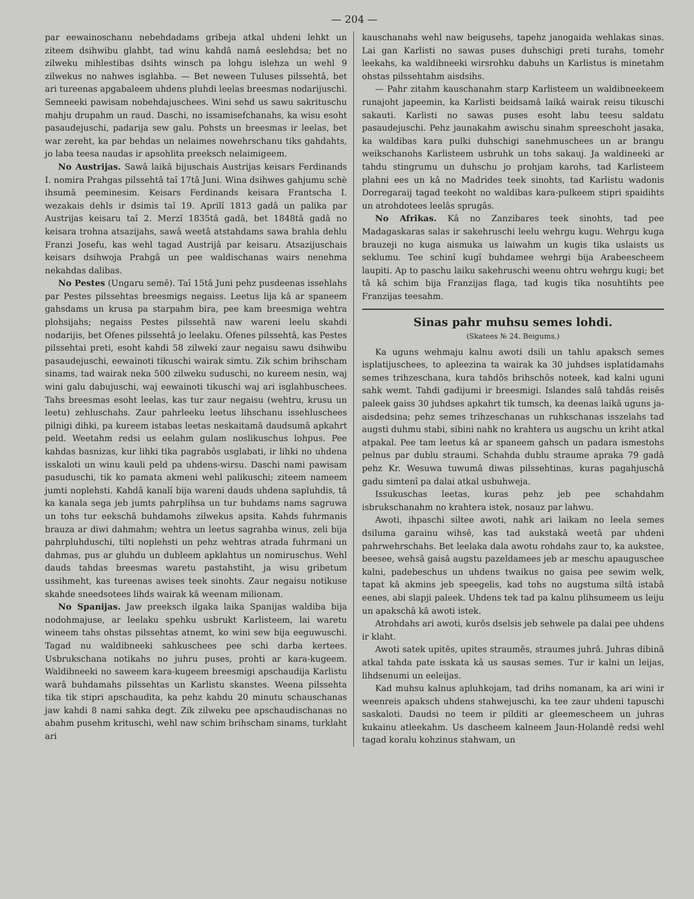— 204 —
par eewainoschanu nebehdadams gribeja atkal uhdeni lehkt un ziteem dsihwibu glahbt, tad winu kahdâ namâ eeslehdsa; bet no zilweku mihlestibas dsihts winsch pa lohgu islehza un wehl 9 zilwekus no nahwes isglahba. — Bet neween Tuluses pilssehtâ, bet ari tureenas apgabaleem uhdens pluhdi leelas breesmas nodarijuschi. Semneeki pawisam nobehdajuschees. Wini sehd us sawu sakrituschu mahju drupahm un raud. Daschi, no issamisefchanahs, ka wisu esoht pasaudejuschi, padarija sew galu. Pohsts un breesmas ir leelas, bet war zereht, ka par behdas un nelaimes nowehrschanu tiks gahdahts, jo laba teesa naudas ir apsohlita preeksch nelaimigeem.
No Austrijas. Sawâ laikâ bijuschais Austrijas keisars Ferdinands I. nomira Prahgas pilssehtâ taî 17tâ Juni. Wina dsihwes gahjumu schè ihsumâ peeminesim. Keisars Ferdinands keisara Frantscha I. wezakais dehls ir dsimis taî 19. Aprilî 1813 gadâ un palika par Austrijas keisaru taî 2. Merzî 1835tâ gadâ, bet 1848tâ gadâ no keisara trohna atsazijahs, sawâ weetâ atstahdams sawa brahla dehlu Franzi Josefu, kas wehl tagad Austrijâ par keisaru. Atsazijuschais keisars dsihwoja Prahgâ un pee waldischanas wairs nenehma nekahdas dalibas.
No Pestes (Ungaru semê). Taî 15tâ Juni pehz pusdeenas issehlahs par Pestes pilssehtas breesmigs negaiss. Leetus lija kâ ar spaneem gahsdams un krusa pa starpahm bira, pee kam breesmiga wehtra plohsijahs; negaiss Pestes pilssehtâ naw wareni leelu skahdi nodarijis, bet Ofenes pilssehtâ jo leelaku. Ofenes pilssehtâ, kas Pestes pilssehtai preti, esoht kahdi 58 zilweki zaur negaisu sawu dsihwibu pasaudejuschi, eewainoti tikuschi wairak simtu. Zik schim brihscham sinams, tad wairak neka 500 zilweku suduschi, no kureem nesin, waj wini galu dabujuschi, waj eewainoti tikuschi waj ari isglahbuschees. Tahs breesmas esoht leelas, kas tur zaur negaisu (wehtru, krusu un leetu) zehluschahs. Zaur pahrleeku leetus lihschanu issehluschees pilnigi dihki, pa kureem istabas leetas neskaitamâ daudsumâ apkahrt peld. Weetahm redsi us eelahm gulam noslikuschus lohpus. Pee kahdas basnizas, kur lihki tika pagrabôs usglabati, ir lihki no uhdena isskaloti un winu kauli peld pa uhdens-wirsu. Daschi nami pawisam pasuduschi, tik ko pamata akmeni wehl palikuschi; ziteem nameem jumti noplehsti. Kahdâ kanalî bija wareni dauds uhdena sapluhdis, tâ ka kanala sega jeb jumts pahrplihsa un tur buhdams nams sagruwa un tohs tur eekschâ buhdamohs zilwekus apsita. Kahds fuhrmanis brauza ar diwi dahmahm; wehtra un leetus sagrahba winus, zeli bija pahrpluhduschi, tilti noplehsti un pehz wehtras atrada fuhrmani un dahmas, pus ar gluhdu un dubleem apklahtus un nomiruschus. Wehl dauds tahdas breesmas waretu pastahstiht, ja wisu gribetum ussihmeht, kas tureenas awises teek sinohts. Zaur negaisu notikuse skahde sneedsotees lihds wairak kâ weenam milionam.
No Spanijas. Jaw preeksch ilgaka laika Spanijas waldiba bija nodohmajuse, ar leelaku spehku usbrukt Karlisteem, lai waretu wineem tahs ohstas pilssehtas atnemt, ko wini sew bija eeguwuschi. Tagad nu waldibneeki sahkuschees pee schi darba kertees. Usbrukschana notikahs no juhru puses, prohti ar kara-kugeem. Waldibneeki no saweem kara-kugeem breesmigi apschaudija Karlistu warâ buhdamahs pilssehtas un Karlistu skanstes. Weena pilssehta tika tik stipri apschaudita, ka pehz kahdu 20 minutu schauschanas jaw kahdi 8 nami sahka degt. Zik zilweku pee apschaudischanas no abahm pusehm krituschi, wehl naw schim brihscham sinams, turklaht ari
kauschanahs wehl naw beigusehs, tapehz janogaida wehlakas sinas. Lai gan Karlisti no sawas puses duhschigi preti turahs, tomehr leekahs, ka waldibneeki wirsrohku dabuhs un Karlistus is minetahm ohstas pilssehtahm aisdsihs.
— Pahr zitahm kauschanahm starp Karlisteem un waldibneekeem runajoht japeemin, ka Karlisti beidsamâ laikâ wairak reisu tikuschi sakauti. Karlisti no sawas puses esoht labu teesu saldatu pasaudejuschi. Pehz jaunakahm awischu sinahm spreeschoht jasaka, ka waldibas kara pulki duhschigi sanehmuschees un ar brangu weikschanohs Karlisteem usbruhk un tohs sakauj. Ja waldineeki ar tahdu stingrumu un duhschu jo prohjam karohs, tad Karlisteem plahni ees un kâ no Madrides teek sinohts, tad Karlistu wadonis Dorregaraij tagad teekoht no waldibas kara-pulkeem stipri spaidihts un atrohdotees leelâs sprugâs.
No Afrikas. Kâ no Zanzibares teek sinohts, tad pee Madagaskaras salas ir sakehruschi leelu wehrgu kugu. Wehrgu kuga brauzeji no kuga aismuka us laiwahm un kugis tika uslaists us seklumu. Tee schinî kugî buhdamee wehrgi bija Arabeescheem laupiti. Ap to paschu laiku sakehruschi weenu ohtru wehrgu kugi; bet tâ kâ schim bija Franzijas flaga, tad kugis tika nosuhtihts pee Franzijas teesahm.
Sinas pahr muhsu semes lohdi.
(Skatees № 24. Beigums.)
Ka uguns wehmaju kalnu awoti dsili un tahlu apaksch semes isplatijuschees, to apleezina ta wairak ka 30 juhdses isplatidamahs semes trihzeschana, kura tahdôs brihschôs noteek, kad kalni uguni sahk wemt. Tahdi gadijumi ir breesmigi. Islandes salâ tahdâs reisês paleek gaiss 30 juhdses apkahrt tik tumsch, ka deenas laikâ uguns ja-aisdedsina; pehz semes trihzeschanas un ruhkschanas isszelahs tad augsti duhmu stabi, sibini nahk no krahtera us augschu un kriht atkal atpakal. Pee tam leetus kâ ar spaneem gahsch un padara ismestohs pelnus par dublu straumi. Schahda dublu straume apraka 79 gadâ pehz Kr. Wesuwa tuwumâ diwas pilssehtinas, kuras pagahjuschâ gadu simtenî pa dalai atkal usbuhweja.
Issukuschas leetas, kuras pehz jeb pee schahdahm isbrukschanahm no krahtera istek, nosauz par lahwu.
Awoti, ihpaschi siltee awoti, nahk ari laikam no leela semes dsiluma garainu wihsê, kas tad aukstakâ weetâ par uhdeni pahrwehrschahs. Bet leelaka dala awotu rohdahs zaur to, ka aukstee, beesee, wehsâ gaisâ augstu pazeldamees jeb ar meschu apauguschee kalni, padebeschus un uhdens twaikus no gaisa pee sewim welk, tapat kâ akmins jeb speegelis, kad tohs no augstuma siltâ istabâ eenes, abi slapji paleek. Uhdens tek tad pa kalnu plihsumeem us leiju un apakschâ kâ awoti istek.
Atrohdahs ari awoti, kurôs dselsis jeb sehwele pa dalai pee uhdens ir klaht.
Awoti satek upitês, upites straumês, straumes juhrâ. Juhras dibinâ atkal tahda pate isskata kâ us sausas semes. Tur ir kalni un leijas, lihdsenumi un eeleijas.
Kad muhsu kalnus apluhkojam, tad drihs nomanam, ka ari wini ir weenreis apaksch uhdens stahwejuschi, ka tee zaur uhdeni tapuschi saskaloti. Daudsi no teem ir pilditi ar gleemescheem un juhras kukainu atleekahm. Us dascheem kalneem Jaun-Holandê redsi wehl tagad koralu kohzinus stahwam, un